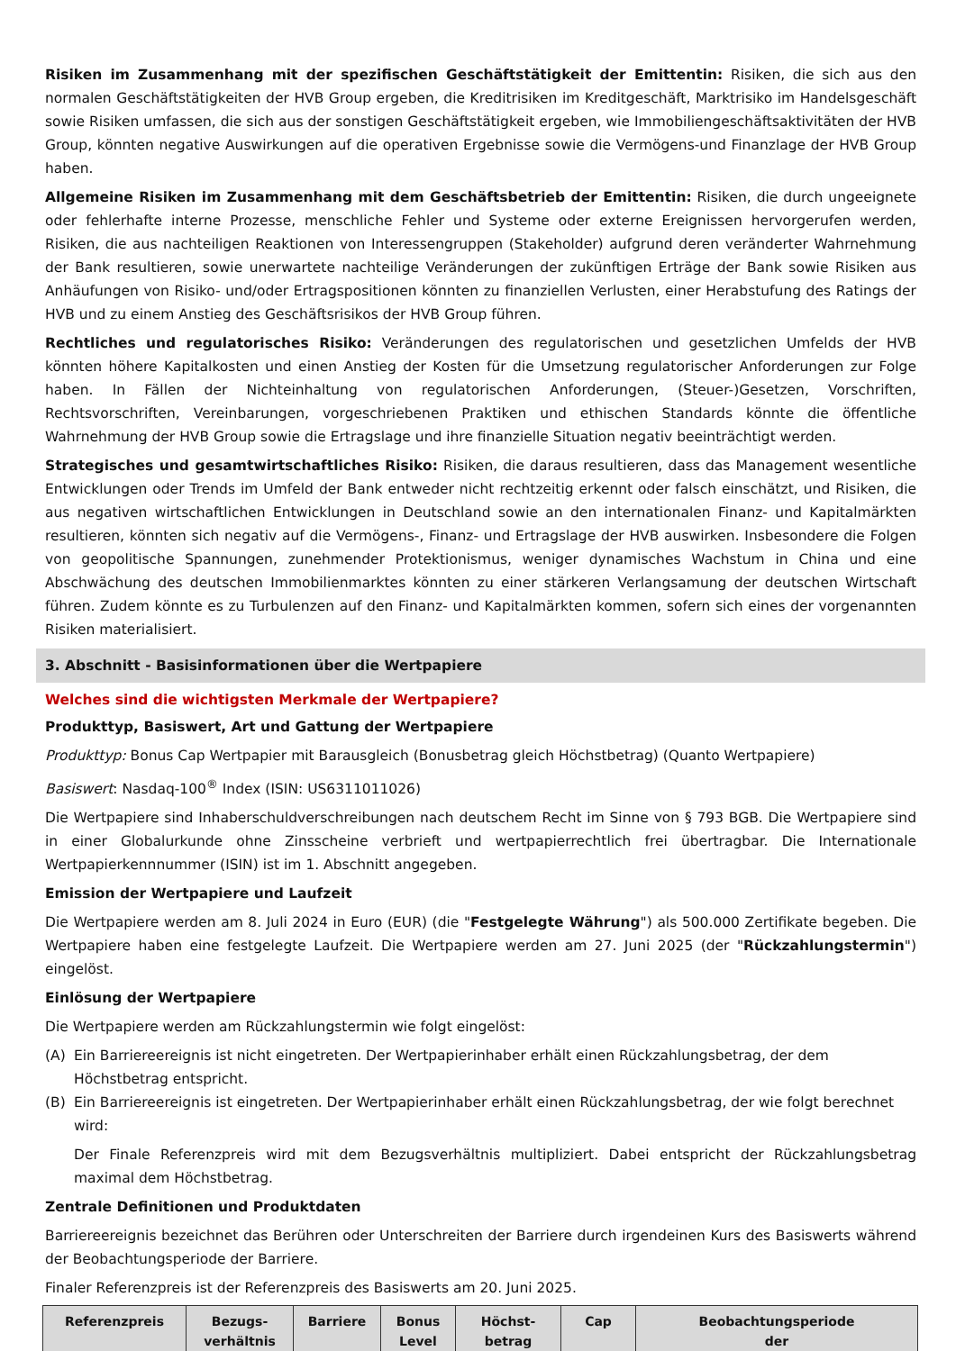Risiken im Zusammenhang mit der spezifischen Geschäftstätigkeit der Emittentin: Risiken, die sich aus den normalen Geschäftstätigkeiten der HVB Group ergeben, die Kreditrisiken im Kreditgeschäft, Marktrisiko im Handelsgeschäft sowie Risiken umfassen, die sich aus der sonstigen Geschäftstätigkeit ergeben, wie Immobiliengeschäftsaktivitäten der HVB Group, könnten negative Auswirkungen auf die operativen Ergebnisse sowie die Vermögens-und Finanzlage der HVB Group haben.
Allgemeine Risiken im Zusammenhang mit dem Geschäftsbetrieb der Emittentin: Risiken, die durch ungeeignete oder fehlerhafte interne Prozesse, menschliche Fehler und Systeme oder externe Ereignissen hervorgerufen werden, Risiken, die aus nachteiligen Reaktionen von Interessengruppen (Stakeholder) aufgrund deren veränderter Wahrnehmung der Bank resultieren, sowie unerwartete nachteilige Veränderungen der zukünftigen Erträge der Bank sowie Risiken aus Anhäufungen von Risiko- und/oder Ertragspositionen könnten zu finanziellen Verlusten, einer Herabstufung des Ratings der HVB und zu einem Anstieg des Geschäftsrisikos der HVB Group führen.
Rechtliches und regulatorisches Risiko: Veränderungen des regulatorischen und gesetzlichen Umfelds der HVB könnten höhere Kapitalkosten und einen Anstieg der Kosten für die Umsetzung regulatorischer Anforderungen zur Folge haben. In Fällen der Nichteinhaltung von regulatorischen Anforderungen, (Steuer-)Gesetzen, Vorschriften, Rechtsvorschriften, Vereinbarungen, vorgeschriebenen Praktiken und ethischen Standards könnte die öffentliche Wahrnehmung der HVB Group sowie die Ertragslage und ihre finanzielle Situation negativ beeinträchtigt werden.
Strategisches und gesamtwirtschaftliches Risiko: Risiken, die daraus resultieren, dass das Management wesentliche Entwicklungen oder Trends im Umfeld der Bank entweder nicht rechtzeitig erkennt oder falsch einschätzt, und Risiken, die aus negativen wirtschaftlichen Entwicklungen in Deutschland sowie an den internationalen Finanz- und Kapitalmärkten resultieren, könnten sich negativ auf die Vermögens-, Finanz- und Ertragslage der HVB auswirken. Insbesondere die Folgen von geopolitische Spannungen, zunehmender Protektionismus, weniger dynamisches Wachstum in China und eine Abschwächung des deutschen Immobilienmarktes könnten zu einer stärkeren Verlangsamung der deutschen Wirtschaft führen. Zudem könnte es zu Turbulenzen auf den Finanz- und Kapitalmärkten kommen, sofern sich eines der vorgenannten Risiken materialisiert.
3. Abschnitt - Basisinformationen über die Wertpapiere
Welches sind die wichtigsten Merkmale der Wertpapiere?
Produkttyp, Basiswert, Art und Gattung der Wertpapiere
Produkttyp: Bonus Cap Wertpapier mit Barausgleich (Bonusbetrag gleich Höchstbetrag) (Quanto Wertpapiere)
Basiswert: Nasdaq-100<sup>®</sup> Index (ISIN: US6311011026)
Die Wertpapiere sind Inhaberschuldverschreibungen nach deutschem Recht im Sinne von § 793 BGB. Die Wertpapiere sind in einer Globalurkunde ohne Zinsscheine verbrieft und wertpapierrechtlich frei übertragbar. Die Internationale Wertpapierkennnummer (ISIN) ist im 1. Abschnitt angegeben.
Emission der Wertpapiere und Laufzeit
Die Wertpapiere werden am 8. Juli 2024 in Euro (EUR) (die "Festgelegte Währung") als 500.000 Zertifikate begeben. Die Wertpapiere haben eine festgelegte Laufzeit. Die Wertpapiere werden am 27. Juni 2025 (der "Rückzahlungstermin") eingelöst.
Einlösung der Wertpapiere
Die Wertpapiere werden am Rückzahlungstermin wie folgt eingelöst:
(A) Ein Barriereereignis ist nicht eingetreten. Der Wertpapierinhaber erhält einen Rückzahlungsbetrag, der dem Höchstbetrag entspricht.
(B) Ein Barriereereignis ist eingetreten. Der Wertpapierinhaber erhält einen Rückzahlungsbetrag, der wie folgt berechnet wird:
Der Finale Referenzpreis wird mit dem Bezugsverhältnis multipliziert. Dabei entspricht der Rückzahlungsbetrag maximal dem Höchstbetrag.
Zentrale Definitionen und Produktdaten
Barriereereignis bezeichnet das Berühren oder Unterschreiten der Barriere durch irgendeinen Kurs des Basiswerts während der Beobachtungsperiode der Barriere.
Finaler Referenzpreis ist der Referenzpreis des Basiswerts am 20. Juni 2025.
| Referenzpreis | Bezugs- verhältnis | Barriere | Bonus Level | Höchst- betrag | Cap | Beobachtungsperiode der |
| --- | --- | --- | --- | --- | --- | --- |